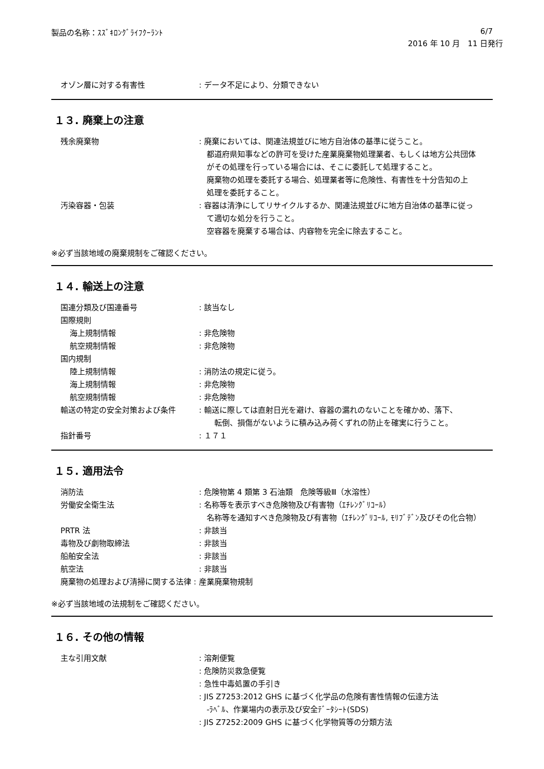製品の名称：ｽｽﾞｷﾛﾝｸﾞﾗｲﾌｸｰﾗﾝﾄ 6/7
2016 年 10 月　11 日発行
オゾン層に対する有害性 : データ不足により、分類できない
１３. 廃棄上の注意
残余廃棄物 : 廃棄においては、関連法規並びに地方自治体の基準に従うこと。
　都道府県知事などの許可を受けた産業廃棄物処理業者、もしくは地方公共団体
　がその処理を行っている場合には、そこに委託して処理すること。
　廃棄物の処理を委託する場合、処理業者等に危険性、有害性を十分告知の上
　処理を委託すること。
汚染容器・包装 : 容器は清浄にしてリサイクルするか、関連法規並びに地方自治体の基準に従っ
　て適切な処分を行うこと。
　空容器を廃棄する場合は、内容物を完全に除去すること。
※必ず当該地域の廃棄規制をご確認ください。
１４. 輸送上の注意
国連分類及び国連番号 : 該当なし
国際規則
海上規制情報 : 非危険物
航空規制情報 : 非危険物
国内規制
陸上規制情報 : 消防法の規定に従う。
海上規制情報 : 非危険物
航空規制情報 : 非危険物
輸送の特定の安全対策および条件 : 輸送に際しては直射日光を避け、容器の漏れのないことを確かめ、落下、
　　転倒、損傷がないように積み込み荷くずれの防止を確実に行うこと。
指針番号 : １７１
１５. 適用法令
消防法 : 危険物第 4 類第 3 石油類　危険等級Ⅲ（水溶性）
労働安全衛生法 : 名称等を表示すべき危険物及び有害物（ｴﾁﾚﾝｸﾞﾘｺｰﾙ）
　名称等を通知すべき危険物及び有害物（ｴﾁﾚﾝｸﾞﾘｺｰﾙ, ﾓﾘﾌﾞﾃﾞﾝ及びその化合物）
PRTR 法 : 非該当
毒物及び劇物取締法 : 非該当
船舶安全法 : 非該当
航空法 : 非該当
廃棄物の処理および清掃に関する法律 : 産業廃棄物規制
※必ず当該地域の法規制をご確認ください。
１６. その他の情報
主な引用文献 : 溶剤便覧
: 危険防災救急便覧
: 急性中毒処置の手引き
: JIS Z7253:2012 GHS に基づく化学品の危険有害性情報の伝達方法
　-ﾗﾍﾞﾙ、作業場内の表示及び安全ﾃﾞｰﾀｼｰﾄ(SDS)
: JIS Z7252:2009 GHS に基づく化学物質等の分類方法